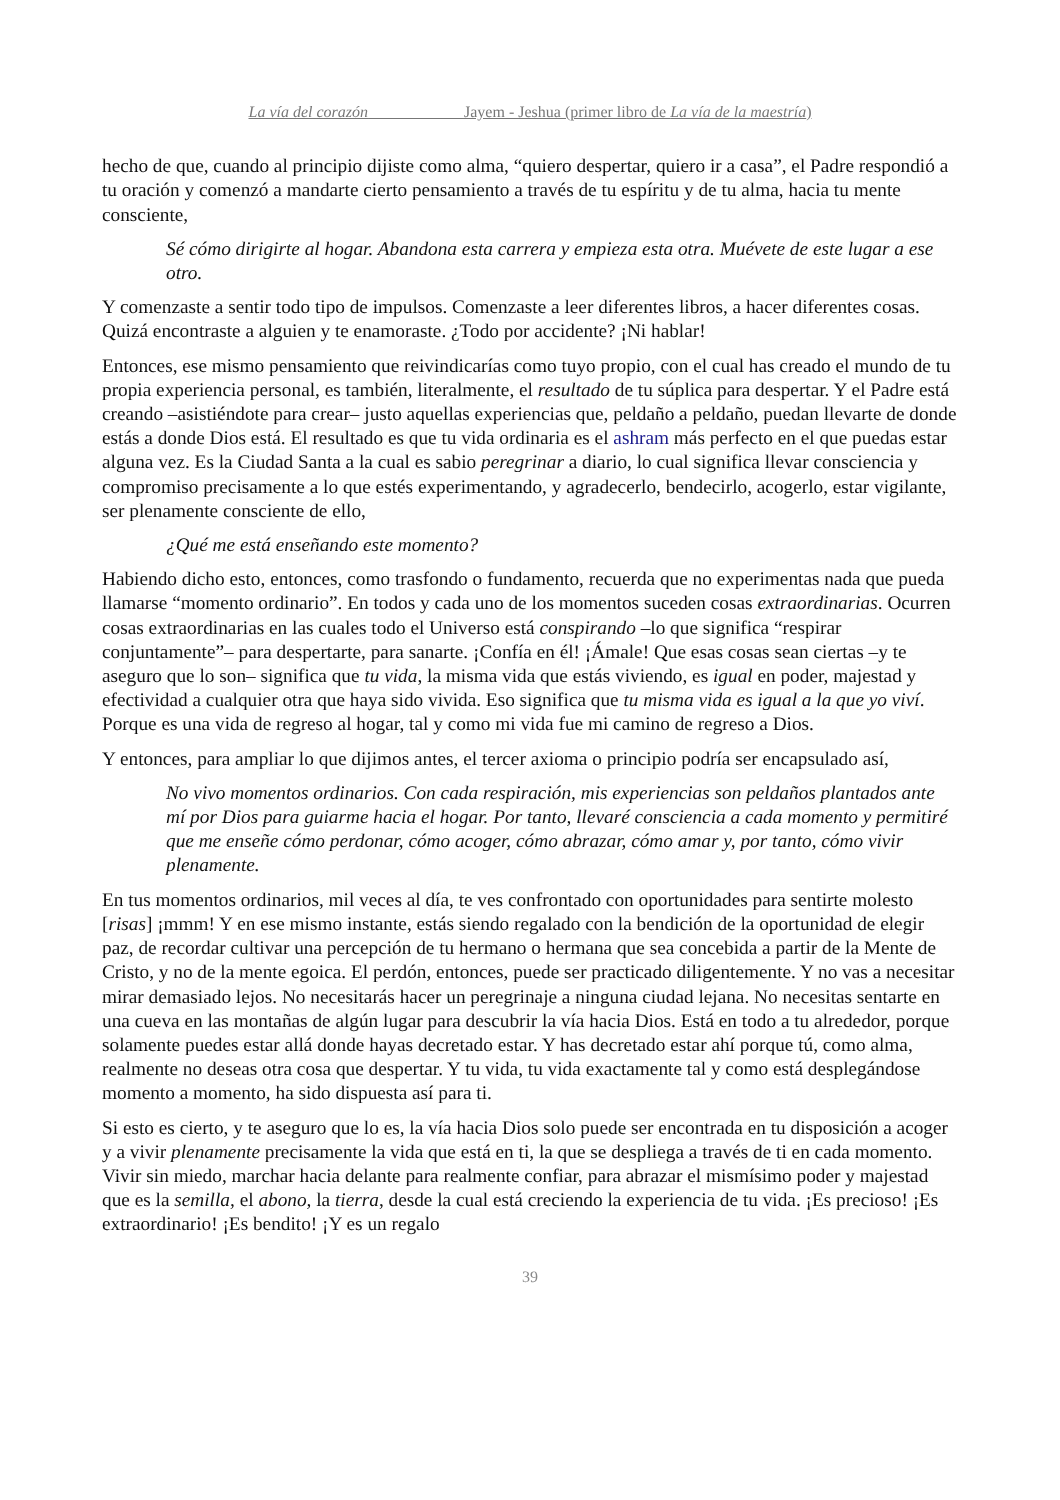La vía del corazón Jayem - Jeshua (primer libro de La vía de la maestría)
hecho de que, cuando al principio dijiste como alma, “quiero despertar, quiero ir a casa”, el Padre respondió a tu oración y comenzó a mandarte cierto pensamiento a través de tu espíritu y de tu alma, hacia tu mente consciente,
Sé cómo dirigirte al hogar. Abandona esta carrera y empieza esta otra. Muévete de este lugar a ese otro.
Y comenzaste a sentir todo tipo de impulsos. Comenzaste a leer diferentes libros, a hacer diferentes cosas. Quizá encontraste a alguien y te enamoraste. ¿Todo por accidente? ¡Ni hablar!
Entonces, ese mismo pensamiento que reivindicarías como tuyo propio, con el cual has creado el mundo de tu propia experiencia personal, es también, literalmente, el resultado de tu súplica para despertar. Y el Padre está creando –asistiéndote para crear– justo aquellas experiencias que, peldaño a peldaño, puedan llevarte de donde estás a donde Dios está. El resultado es que tu vida ordinaria es el ashram más perfecto en el que puedas estar alguna vez. Es la Ciudad Santa a la cual es sabio peregrinar a diario, lo cual significa llevar consciencia y compromiso precisamente a lo que estés experimentando, y agradecerlo, bendecirlo, acogerlo, estar vigilante, ser plenamente consciente de ello,
¿Qué me está enseñando este momento?
Habiendo dicho esto, entonces, como trasfondo o fundamento, recuerda que no experimentas nada que pueda llamarse “momento ordinario”. En todos y cada uno de los momentos suceden cosas extraordinarias. Ocurren cosas extraordinarias en las cuales todo el Universo está conspirando –lo que significa “respirar conjuntamente”– para despertarte, para sanarte. ¡Confía en él! ¡Ámale! Que esas cosas sean ciertas –y te aseguro que lo son– significa que tu vida, la misma vida que estás viviendo, es igual en poder, majestad y efectividad a cualquier otra que haya sido vivida. Eso significa que tu misma vida es igual a la que yo viví. Porque es una vida de regreso al hogar, tal y como mi vida fue mi camino de regreso a Dios.
Y entonces, para ampliar lo que dijimos antes, el tercer axioma o principio podría ser encapsulado así,
No vivo momentos ordinarios. Con cada respiración, mis experiencias son peldaños plantados ante mí por Dios para guiarme hacia el hogar. Por tanto, llevaré consciencia a cada momento y permitiré que me enseñe cómo perdonar, cómo acoger, cómo abrazar, cómo amar y, por tanto, cómo vivir plenamente.
En tus momentos ordinarios, mil veces al día, te ves confrontado con oportunidades para sentirte molesto [risas] ¡mmm! Y en ese mismo instante, estás siendo regalado con la bendición de la oportunidad de elegir paz, de recordar cultivar una percepción de tu hermano o hermana que sea concebida a partir de la Mente de Cristo, y no de la mente egoica. El perdón, entonces, puede ser practicado diligentemente. Y no vas a necesitar mirar demasiado lejos. No necesitarás hacer un peregrinaje a ninguna ciudad lejana. No necesitas sentarte en una cueva en las montañas de algún lugar para descubrir la vía hacia Dios. Está en todo a tu alrededor, porque solamente puedes estar allá donde hayas decretado estar. Y has decretado estar ahí porque tú, como alma, realmente no deseas otra cosa que despertar. Y tu vida, tu vida exactamente tal y como está desplegándose momento a momento, ha sido dispuesta así para ti.
Si esto es cierto, y te aseguro que lo es, la vía hacia Dios solo puede ser encontrada en tu disposición a acoger y a vivir plenamente precisamente la vida que está en ti, la que se despliega a través de ti en cada momento. Vivir sin miedo, marchar hacia delante para realmente confiar, para abrazar el mismísimo poder y majestad que es la semilla, el abono, la tierra, desde la cual está creciendo la experiencia de tu vida. ¡Es precioso! ¡Es extraordinario! ¡Es bendito! ¡Y es un regalo
39